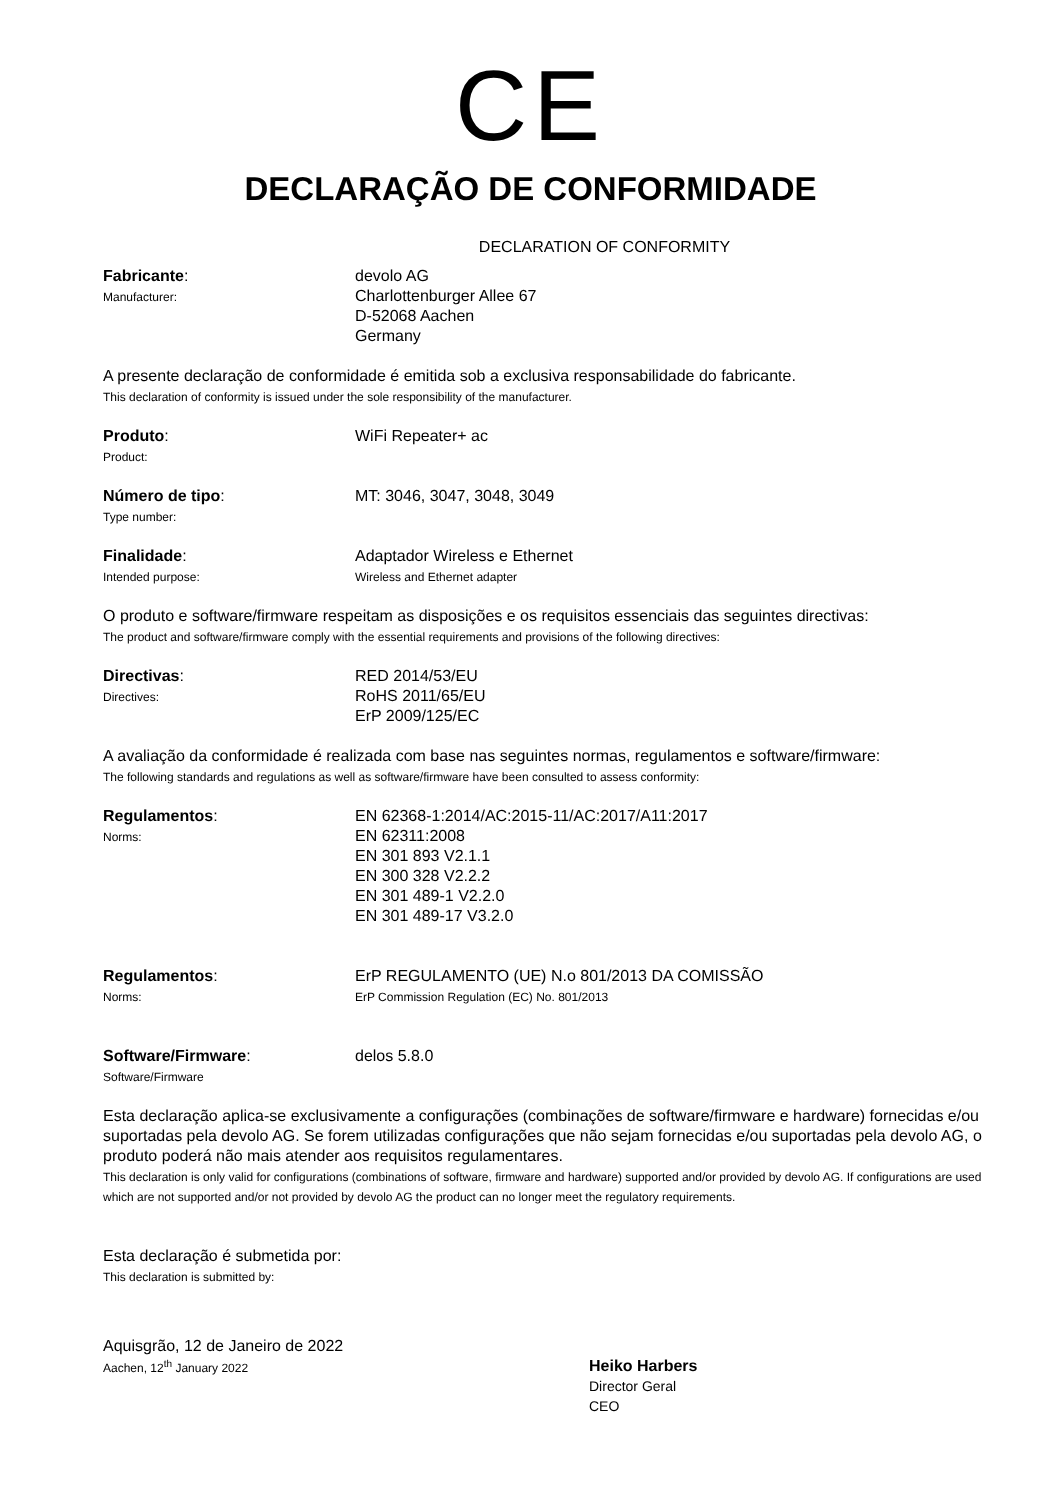CE
DECLARAÇÃO DE CONFORMIDADE
DECLARATION OF CONFORMITY
Fabricante:
Manufacturer:
devolo AG
Charlottenburger Allee 67
D-52068 Aachen
Germany
A presente declaração de conformidade é emitida sob a exclusiva responsabilidade do fabricante.
This declaration of conformity is issued under the sole responsibility of the manufacturer.
Produto:
Product:
WiFi Repeater+ ac
Número de tipo:
Type number:
MT: 3046, 3047, 3048, 3049
Finalidade:
Intended purpose:
Adaptador Wireless e Ethernet
Wireless and Ethernet adapter
O produto e software/firmware respeitam as disposições e os requisitos essenciais das seguintes directivas:
The product and software/firmware comply with the essential requirements and provisions of the following directives:
Directivas:
Directives:
RED 2014/53/EU
RoHS 2011/65/EU
ErP 2009/125/EC
A avaliação da conformidade é realizada com base nas seguintes normas, regulamentos e software/firmware:
The following standards and regulations as well as software/firmware have been consulted to assess conformity:
Regulamentos:
Norms:
EN 62368-1:2014/AC:2015-11/AC:2017/A11:2017
EN 62311:2008
EN 301 893 V2.1.1
EN 300 328 V2.2.2
EN 301 489-1 V2.2.0
EN 301 489-17 V3.2.0
Regulamentos:
Norms:
ErP REGULAMENTO (UE) N.o 801/2013 DA COMISSÃO
ErP Commission Regulation (EC) No. 801/2013
Software/Firmware:
Software/Firmware
delos 5.8.0
Esta declaração aplica-se exclusivamente a configurações (combinações de software/firmware e hardware) fornecidas e/ou suportadas pela devolo AG. Se forem utilizadas configurações que não sejam fornecidas e/ou suportadas pela devolo AG, o produto poderá não mais atender aos requisitos regulamentares.
This declaration is only valid for configurations (combinations of software, firmware and hardware) supported and/or provided by devolo AG. If configurations are used which are not supported and/or not provided by devolo AG the product can no longer meet the regulatory requirements.
Esta declaração é submetida por:
This declaration is submitted by:
Aquisgrão, 12 de Janeiro de 2022
Aachen, 12<sup>th</sup> January 2022
Heiko Harbers
Director Geral
CEO